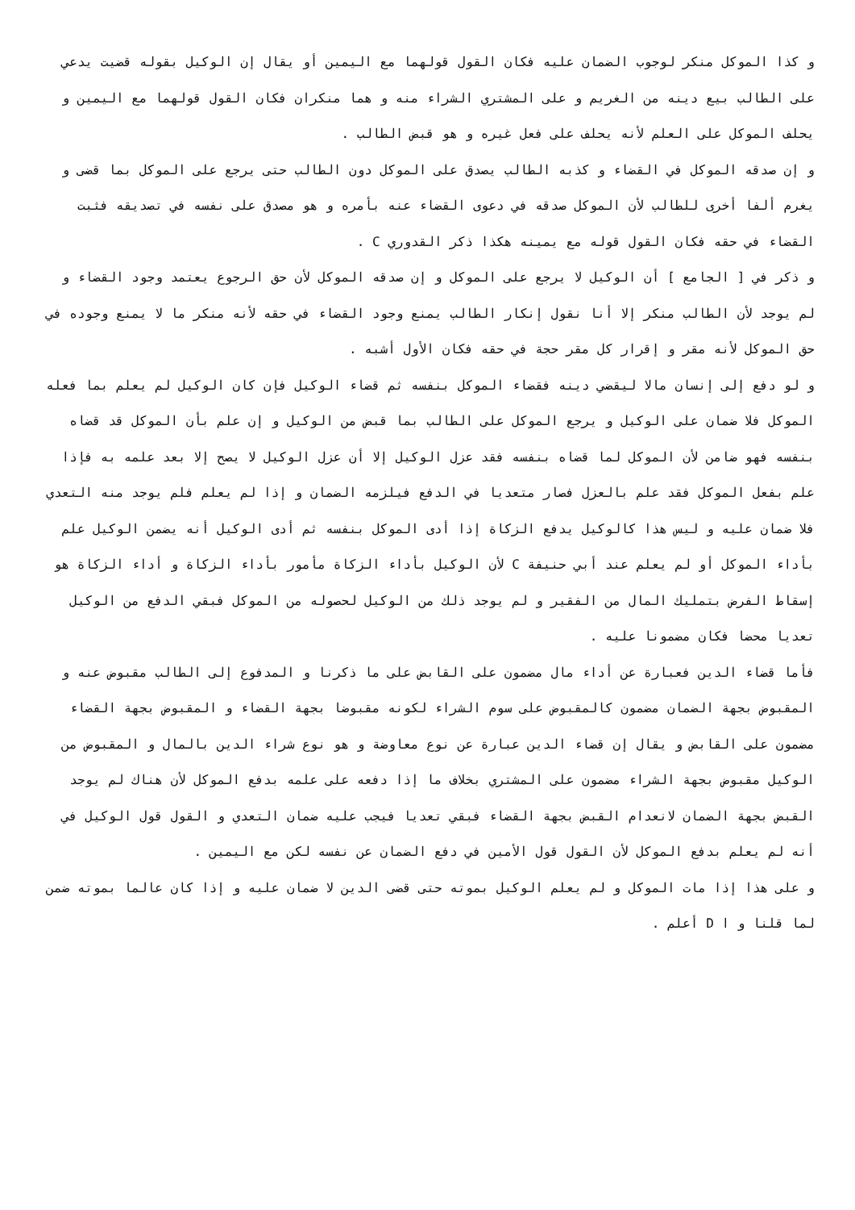و كذا الموكل منكر لوجوب الضمان عليه فكان القول قولهما مع اليمين أو يقال إن الوكيل بقوله قضيت يدعي على الطالب بيع دينه من الغريم و على المشتري الشراء منه و هما منكران فكان القول قولهما مع اليمين و يحلف الموكل على العلم لأنه يحلف على فعل غيره و هو قبض الطالب .
و إن صدقه الموكل في القضاء و كذبه الطالب يصدق على الموكل دون الطالب حتى يرجع على الموكل بما قضى و يغرم ألفا أخرى للطالب لأن الموكل صدقه في دعوى القضاء عنه بأمره و هو مصدق على نفسه في تصديقه فثبت القضاء في حقه فكان القول قوله مع يمينه هكذا ذكر القدوري C .
و ذكر في [ الجامع ] أن الوكيل لا يرجع على الموكل و إن صدقه الموكل لأن حق الرجوع يعتمد وجود القضاء و لم يوجد لأن الطالب منكر إلا أنا نقول إنكار الطالب يمنع وجود القضاء في حقه لأنه منكر ما لا يمنع وجوده في حق الموكل لأنه مقر و إقرار كل مقر حجة في حقه فكان الأول أشبه .
و لو دفع إلى إنسان مالا ليقضي دينه فقضاء الموكل بنفسه ثم قضاء الوكيل فإن كان الوكيل لم يعلم بما فعله الموكل فلا ضمان على الوكيل و يرجع الموكل على الطالب بما قبض من الوكيل و إن علم بأن الموكل قد قضاه بنفسه فهو ضامن لأن الموكل لما قضاه بنفسه فقد عزل الوكيل إلا أن عزل الوكيل لا يصح إلا بعد علمه به فإذا علم بفعل الموكل فقد علم بالعزل فصار متعديا في الدفع فيلزمه الضمان و إذا لم يعلم فلم يوجد منه التعدي فلا ضمان عليه و ليس هذا كالوكيل يدفع الزكاة إذا أدى الموكل بنفسه ثم أدى الوكيل أنه يضمن الوكيل علم بأداء الموكل أو لم يعلم عند أبي حنيفة C لأن الوكيل بأداء الزكاة مأمور بأداء الزكاة و أداء الزكاة هو إسقاط الفرض بتمليك المال من الفقير و لم يوجد ذلك من الوكيل لحصوله من الموكل فبقي الدفع من الوكيل تعديا محضا فكان مضمونا عليه .
فأما قضاء الدين فعبارة عن أداء مال مضمون على القابض على ما ذكرنا و المدفوع إلى الطالب مقبوض عنه و المقبوض بجهة الضمان مضمون كالمقبوض على سوم الشراء لكونه مقبوضا بجهة القضاء و المقبوض بجهة القضاء مضمون على القابض و يقال إن قضاء الدين عبارة عن نوع معاوضة و هو نوع شراء الدين بالمال و المقبوض من الوكيل مقبوض بجهة الشراء مضمون على المشتري بخلاف ما إذا دفعه على علمه بدفع الموكل لأن هناك لم يوجد القبض بجهة الضمان لانعدام القبض بجهة القضاء فبقي تعديا فيجب عليه ضمان التعدي و القول قول الوكيل في أنه لم يعلم بدفع الموكل لأن القول قول الأمين في دفع الضمان عن نفسه لكن مع اليمين .
و على هذا إذا مات الموكل و لم يعلم الوكيل بموته حتى قضى الدين لا ضمان عليه و إذا كان عالما بموته ضمن لما قلنا و ا D أعلم .